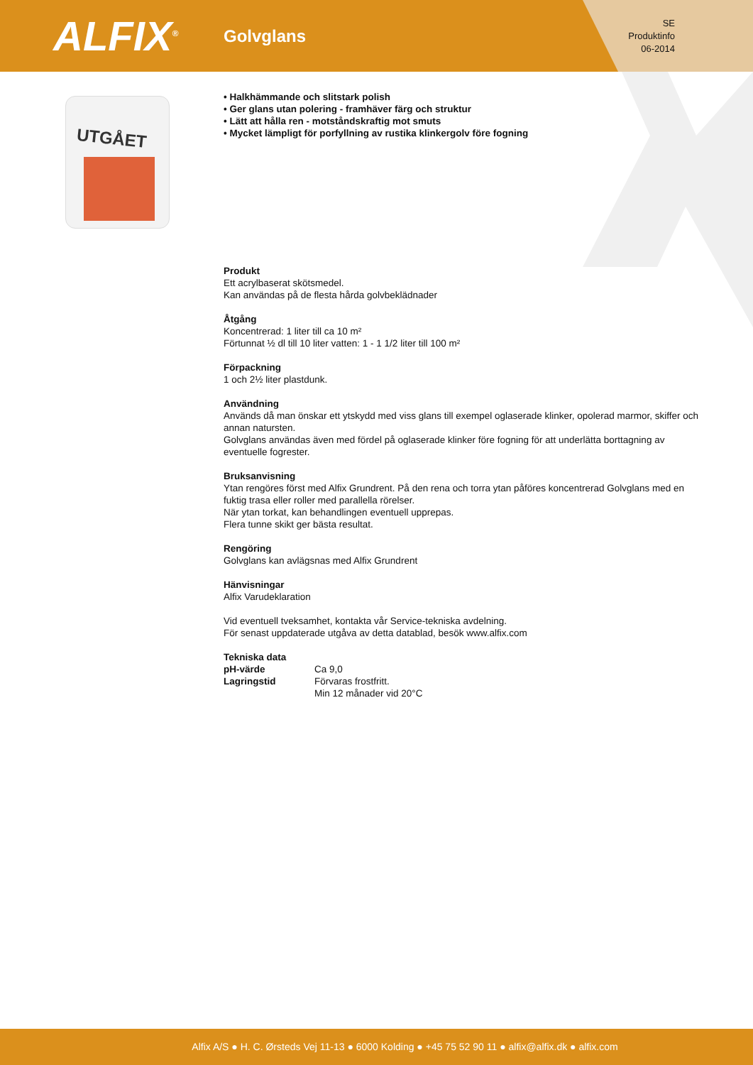ALFIX<sup>®</sup>
Golvglans
SE
Produktinfo
06-2014
UTGÅET
• Halkhämmande och slitstark polish
• Ger glans utan polering - framhäver färg och struktur
• Lätt att hålla ren - motståndskraftig mot smuts
• Mycket lämpligt för porfyllning av rustika klinkergolv före fogning
Produkt
Ett acrylbaserat skötsmedel.
Kan användas på de flesta hårda golvbeklädnader
Åtgång
Koncentrerad: 1 liter till ca 10 m²
Förtunnat ½ dl till 10 liter vatten: 1 - 1 1/2 liter till 100 m²
Förpackning
1 och 2½ liter plastdunk.
Användning
Används då man önskar ett ytskydd med viss glans till exempel oglaserade klinker, opolerad marmor, skiffer och annan natursten.
Golvglans användas även med fördel på oglaserade klinker före fogning för att underlätta borttagning av eventuelle fogrester.
Bruksanvisning
Ytan rengöres först med Alfix Grundrent. På den rena och torra ytan påföres koncentrerad Golvglans med en fuktig trasa eller roller med parallella rörelser.
När ytan torkat, kan behandlingen eventuell upprepas.
Flera tunne skikt ger bästa resultat.
Rengöring
Golvglans kan avlägsnas med Alfix Grundrent
Hänvisningar
Alfix Varudeklaration
Vid eventuell tveksamhet, kontakta vår Service-tekniska avdelning.
För senast uppdaterade utgåva av detta datablad, besök www.alfix.com
Tekniska data
| pH-värde | Ca 9,0 |
| Lagringstid | Förvaras frostfritt. Min 12 månader vid 20°C |
Alfix A/S ● H. C. Ørsteds Vej 11-13 ● 6000 Kolding ● +45 75 52 90 11 ● alfix@alfix.dk ● alfix.com